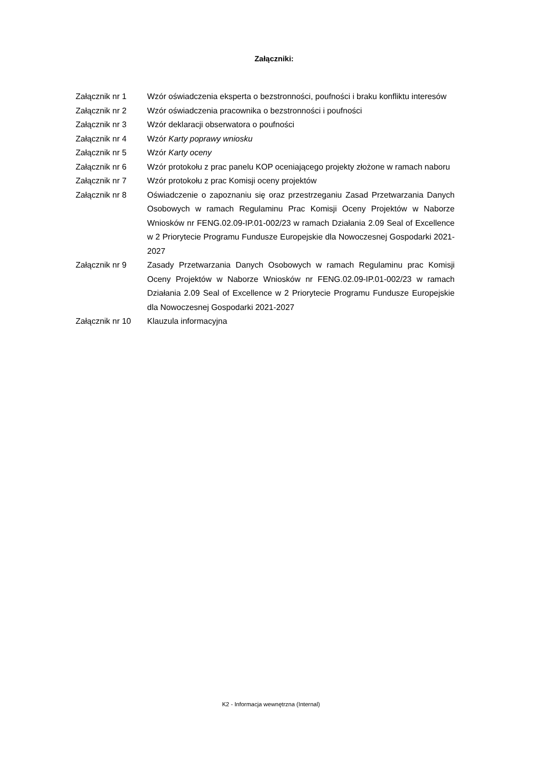Załączniki:
| Załącznik nr 1 | Wzór oświadczenia eksperta o bezstronności, poufności i braku konfliktu interesów |
| Załącznik nr 2 | Wzór oświadczenia pracownika o bezstronności i poufności |
| Załącznik nr 3 | Wzór deklaracji obserwatora o poufności |
| Załącznik nr 4 | Wzór Karty poprawy wniosku |
| Załącznik nr 5 | Wzór Karty oceny |
| Załącznik nr 6 | Wzór protokołu z prac panelu KOP oceniającego projekty złożone w ramach naboru |
| Załącznik nr 7 | Wzór protokołu z prac Komisji oceny projektów |
| Załącznik nr 8 | Oświadczenie o zapoznaniu się oraz przestrzeganiu Zasad Przetwarzania Danych Osobowych w ramach Regulaminu Prac Komisji Oceny Projektów w Naborze Wniosków nr FENG.02.09-IP.01-002/23 w ramach Działania 2.09 Seal of Excellence w 2 Priorytecie Programu Fundusze Europejskie dla Nowoczesnej Gospodarki 2021-2027 |
| Załącznik nr 9 | Zasady Przetwarzania Danych Osobowych w ramach Regulaminu prac Komisji Oceny Projektów w Naborze Wniosków nr FENG.02.09-IP.01-002/23 w ramach Działania 2.09 Seal of Excellence w 2 Priorytecie Programu Fundusze Europejskie dla Nowoczesnej Gospodarki 2021-2027 |
| Załącznik nr 10 | Klauzula informacyjna |
K2 - Informacja wewnętrzna (Internal)